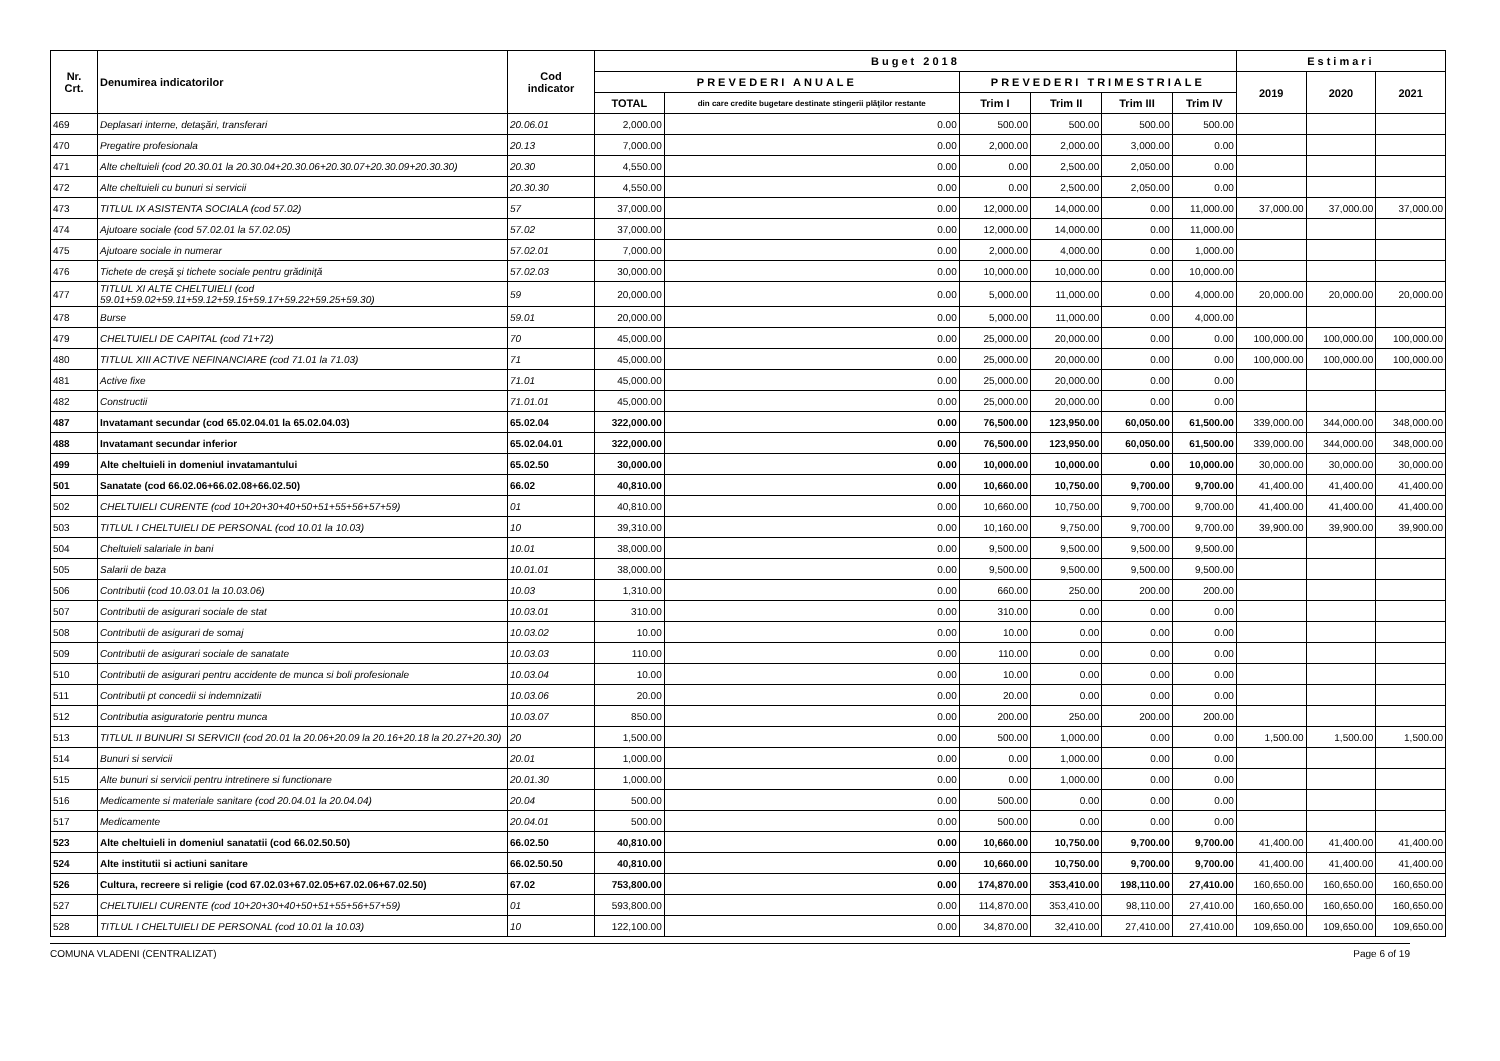| Nr. Crt. | Denumirea indicatorilor | Cod indicator | Buget 2018 | | | | | | Estimari | | |
| --- | --- | --- | --- | --- | --- | --- | --- | --- | --- | --- | --- |
| | | | PREVEDERI ANUALE | | PREVEDERI TRIMESTRIALE | | | | 2019 | 2020 | 2021 |
| | | | TOTAL | din care credite bugetare destinate stingerii plăţilor restante | Trim I | Trim II | Trim III | Trim IV | | | |
| 469 | Deplasari interne, detaşări, transferari | 20.06.01 | 2,000.00 | 0.00 | 500.00 | 500.00 | 500.00 | 500.00 | | | |
| 470 | Pregatire profesionala | 20.13 | 7,000.00 | 0.00 | 2,000.00 | 2,000.00 | 3,000.00 | 0.00 | | | |
| 471 | Alte cheltuieli (cod 20.30.01 la 20.30.04+20.30.06+20.30.07+20.30.09+20.30.30) | 20.30 | 4,550.00 | 0.00 | 0.00 | 2,500.00 | 2,050.00 | 0.00 | | | |
| 472 | Alte cheltuieli cu bunuri si servicii | 20.30.30 | 4,550.00 | 0.00 | 0.00 | 2,500.00 | 2,050.00 | 0.00 | | | |
| 473 | TITLUL IX ASISTENTA SOCIALA (cod 57.02) | 57 | 37,000.00 | 0.00 | 12,000.00 | 14,000.00 | 0.00 | 11,000.00 | 37,000.00 | 37,000.00 | 37,000.00 |
| 474 | Ajutoare sociale (cod 57.02.01 la 57.02.05) | 57.02 | 37,000.00 | 0.00 | 12,000.00 | 14,000.00 | 0.00 | 11,000.00 | | | |
| 475 | Ajutoare sociale in numerar | 57.02.01 | 7,000.00 | 0.00 | 2,000.00 | 4,000.00 | 0.00 | 1,000.00 | | | |
| 476 | Tichete de creşă şi tichete sociale pentru grădiniţă | 57.02.03 | 30,000.00 | 0.00 | 10,000.00 | 10,000.00 | 0.00 | 10,000.00 | | | |
| 477 | TITLUL XI ALTE CHELTUIELI (cod 59.01+59.02+59.11+59.12+59.15+59.17+59.22+59.25+59.30) | 59 | 20,000.00 | 0.00 | 5,000.00 | 11,000.00 | 0.00 | 4,000.00 | 20,000.00 | 20,000.00 | 20,000.00 |
| 478 | Burse | 59.01 | 20,000.00 | 0.00 | 5,000.00 | 11,000.00 | 0.00 | 4,000.00 | | | |
| 479 | CHELTUIELI DE CAPITAL (cod 71+72) | 70 | 45,000.00 | 0.00 | 25,000.00 | 20,000.00 | 0.00 | 0.00 | 100,000.00 | 100,000.00 | 100,000.00 |
| 480 | TITLUL XIII ACTIVE NEFINANCIARE (cod 71.01 la 71.03) | 71 | 45,000.00 | 0.00 | 25,000.00 | 20,000.00 | 0.00 | 0.00 | 100,000.00 | 100,000.00 | 100,000.00 |
| 481 | Active fixe | 71.01 | 45,000.00 | 0.00 | 25,000.00 | 20,000.00 | 0.00 | 0.00 | | | |
| 482 | Constructii | 71.01.01 | 45,000.00 | 0.00 | 25,000.00 | 20,000.00 | 0.00 | 0.00 | | | |
| 487 | Invatamant secundar (cod 65.02.04.01 la 65.02.04.03) | 65.02.04 | 322,000.00 | 0.00 | 76,500.00 | 123,950.00 | 60,050.00 | 61,500.00 | 339,000.00 | 344,000.00 | 348,000.00 |
| 488 | Invatamant secundar inferior | 65.02.04.01 | 322,000.00 | 0.00 | 76,500.00 | 123,950.00 | 60,050.00 | 61,500.00 | 339,000.00 | 344,000.00 | 348,000.00 |
| 499 | Alte cheltuieli in domeniul invatamantului | 65.02.50 | 30,000.00 | 0.00 | 10,000.00 | 10,000.00 | 0.00 | 10,000.00 | 30,000.00 | 30,000.00 | 30,000.00 |
| 501 | Sanatate (cod 66.02.06+66.02.08+66.02.50) | 66.02 | 40,810.00 | 0.00 | 10,660.00 | 10,750.00 | 9,700.00 | 9,700.00 | 41,400.00 | 41,400.00 | 41,400.00 |
| 502 | CHELTUIELI CURENTE (cod 10+20+30+40+50+51+55+56+57+59) | 01 | 40,810.00 | 0.00 | 10,660.00 | 10,750.00 | 9,700.00 | 9,700.00 | 41,400.00 | 41,400.00 | 41,400.00 |
| 503 | TITLUL I CHELTUIELI DE PERSONAL (cod 10.01 la 10.03) | 10 | 39,310.00 | 0.00 | 10,160.00 | 9,750.00 | 9,700.00 | 9,700.00 | 39,900.00 | 39,900.00 | 39,900.00 |
| 504 | Cheltuieli salariale in bani | 10.01 | 38,000.00 | 0.00 | 9,500.00 | 9,500.00 | 9,500.00 | 9,500.00 | | | |
| 505 | Salarii de baza | 10.01.01 | 38,000.00 | 0.00 | 9,500.00 | 9,500.00 | 9,500.00 | 9,500.00 | | | |
| 506 | Contributii (cod 10.03.01 la 10.03.06) | 10.03 | 1,310.00 | 0.00 | 660.00 | 250.00 | 200.00 | 200.00 | | | |
| 507 | Contributii de asigurari sociale de stat | 10.03.01 | 310.00 | 0.00 | 310.00 | 0.00 | 0.00 | 0.00 | | | |
| 508 | Contributii de asigurari de somaj | 10.03.02 | 10.00 | 0.00 | 10.00 | 0.00 | 0.00 | 0.00 | | | |
| 509 | Contributii de asigurari sociale de sanatate | 10.03.03 | 110.00 | 0.00 | 110.00 | 0.00 | 0.00 | 0.00 | | | |
| 510 | Contributii de asigurari pentru accidente de munca si boli profesionale | 10.03.04 | 10.00 | 0.00 | 10.00 | 0.00 | 0.00 | 0.00 | | | |
| 511 | Contributii pt concedii si indemnizatii | 10.03.06 | 20.00 | 0.00 | 20.00 | 0.00 | 0.00 | 0.00 | | | |
| 512 | Contributia asiguratorie pentru munca | 10.03.07 | 850.00 | 0.00 | 200.00 | 250.00 | 200.00 | 200.00 | | | |
| 513 | TITLUL II BUNURI SI SERVICII (cod 20.01 la 20.06+20.09 la 20.16+20.18 la 20.27+20.30) | 20 | 1,500.00 | 0.00 | 500.00 | 1,000.00 | 0.00 | 0.00 | 1,500.00 | 1,500.00 | 1,500.00 |
| 514 | Bunuri si servicii | 20.01 | 1,000.00 | 0.00 | 0.00 | 1,000.00 | 0.00 | 0.00 | | | |
| 515 | Alte bunuri si servicii pentru intretinere si functionare | 20.01.30 | 1,000.00 | 0.00 | 0.00 | 1,000.00 | 0.00 | 0.00 | | | |
| 516 | Medicamente si materiale sanitare (cod 20.04.01 la 20.04.04) | 20.04 | 500.00 | 0.00 | 500.00 | 0.00 | 0.00 | 0.00 | | | |
| 517 | Medicamente | 20.04.01 | 500.00 | 0.00 | 500.00 | 0.00 | 0.00 | 0.00 | | | |
| 523 | Alte cheltuieli in domeniul sanatatii (cod 66.02.50.50) | 66.02.50 | 40,810.00 | 0.00 | 10,660.00 | 10,750.00 | 9,700.00 | 9,700.00 | 41,400.00 | 41,400.00 | 41,400.00 |
| 524 | Alte institutii si actiuni sanitare | 66.02.50.50 | 40,810.00 | 0.00 | 10,660.00 | 10,750.00 | 9,700.00 | 9,700.00 | 41,400.00 | 41,400.00 | 41,400.00 |
| 526 | Cultura, recreere si religie (cod 67.02.03+67.02.05+67.02.06+67.02.50) | 67.02 | 753,800.00 | 0.00 | 174,870.00 | 353,410.00 | 198,110.00 | 27,410.00 | 160,650.00 | 160,650.00 | 160,650.00 |
| 527 | CHELTUIELI CURENTE (cod 10+20+30+40+50+51+55+56+57+59) | 01 | 593,800.00 | 0.00 | 114,870.00 | 353,410.00 | 98,110.00 | 27,410.00 | 160,650.00 | 160,650.00 | 160,650.00 |
| 528 | TITLUL I CHELTUIELI DE PERSONAL (cod 10.01 la 10.03) | 10 | 122,100.00 | 0.00 | 34,870.00 | 32,410.00 | 27,410.00 | 27,410.00 | 109,650.00 | 109,650.00 | 109,650.00 |
COMUNA VLADENI (CENTRALIZAT) Page 6 of 19